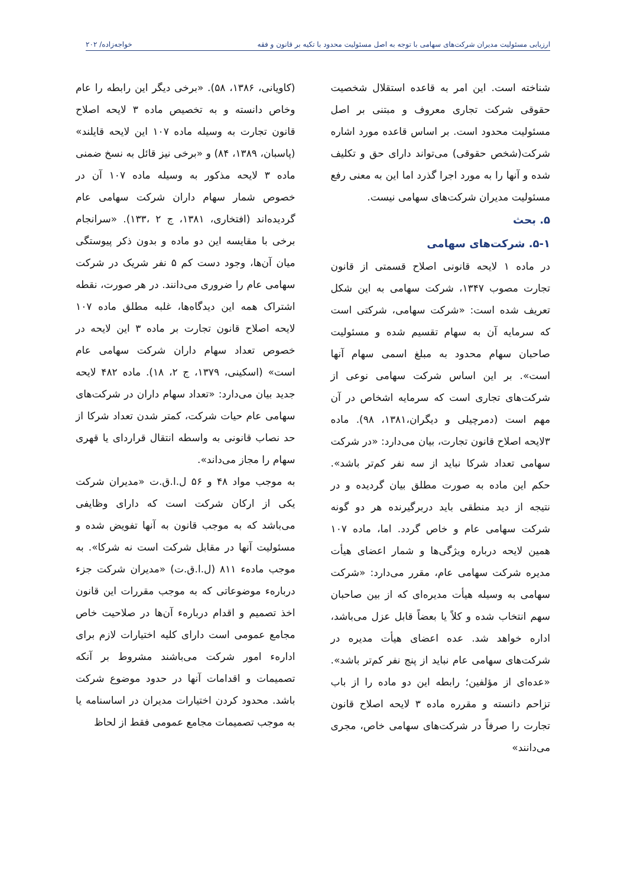ارزیابی مسئولیت مدیران شرکت‌های سهامی با توجه به اصل مسئولیت محدود با تکیه بر قانون و فقه خواجه‌زاده/ ۲۰۲
شناخته است. این امر به قاعده استقلال شخصیت حقوقی شرکت تجاری معروف و مبتنی بر اصل مسئولیت محدود است. بر اساس قاعده مورد اشاره شرکت(شخص حقوقی) می‌تواند دارای حق و تکلیف شده و آنها را به مورد اجرا گذرد اما این به معنی رفع مسئولیت مدیران شرکت‌های سهامی نیست.
۵. بحث
۵-۱. شرکت‌های سهامی
در ماده ۱ لایحه قانونی اصلاح قسمتی از قانون تجارت مصوب ۱۳۴۷، شرکت سهامی به این شکل تعریف شده است: «شرکت سهامی، شرکتی است که سرمایه آن به سهام تقسیم شده و مسئولیت صاحبان سهام محدود به مبلغ اسمی سهام آنها است». بر این اساس شرکت سهامی نوعی از شرکت‌های تجاری است که سرمایه اشخاص در آن مهم است (دمرچیلی و دیگران،۱۳۸۱، ۹۸). ماده ۳لایحه اصلاح قانون تجارت، بیان می‌دارد: «در شرکت سهامی تعداد شرکا نباید از سه نفر کم‌تر باشد». حکم این ماده به صورت مطلق بیان گردیده و در نتیجه از دید منطقی باید دربرگیرنده هر دو گونه شرکت سهامی عام و خاص گردد. اما، ماده ۱۰۷ همین لایحه درباره ویژگی‌ها و شمار اعضای هیأت مدیره شرکت سهامی عام، مقرر می‌دارد: «شرکت سهامی به وسیله هیأت مدیره‌ای که از بین صاحبان سهم انتخاب شده و کلاً یا بعضاً قابل عزل می‌باشد، اداره خواهد شد. عده اعضای هیأت مدیره در شرکت‌های سهامی عام نباید از پنج نفر کم‌تر باشد». «عده‌ای از مؤلفین؛ رابطه این دو ماده را از باب تزاحم دانسته و مقرره ماده ۳ لایحه اصلاح قانون تجارت را صرفاً در شرکت‌های سهامی خاص، مجری می‌دانند»
(کاویانی، ۱۳۸۶، ۵۸). «برخی دیگر این رابطه را عام وخاص دانسته و به تخصیص ماده ۳ لایحه اصلاح قانون تجارت به وسیله ماده ۱۰۷ این لایحه قایلند» (پاسبان، ۱۳۸۹، ۸۴) و «برخی نیز قائل به نسخ ضمنی ماده ۳ لایحه مذکور به وسیله ماده ۱۰۷ آن در خصوص شمار سهام داران شرکت سهامی عام گردیده‌اند (افتخاری، ۱۳۸۱، ج ۲ ،۱۳۳). «سرانجام برخی با مقایسه این دو ماده و بدون ذکر پیوستگی میان آن‌ها، وجود دست کم ۵ نفر شریک در شرکت سهامی عام را ضروری می‌دانند. در هر صورت، نقطه اشتراک همه این دیدگاه‌ها، غلبه مطلق ماده ۱۰۷ لایحه اصلاح قانون تجارت بر ماده ۳ این لایحه در خصوص تعداد سهام داران شرکت سهامی عام است» (اسکینی، ۱۳۷۹، ج ۲، ۱۸). ماده ۴۸۲ لایحه جدید بیان می‌دارد: «تعداد سهام داران در شرکت‌های سهامی عام حیات شرکت، کمتر شدن تعداد شرکا از حد نصاب قانونی به واسطه انتقال قراردای یا قهری سهام را مجاز می‌داند».
به موجب مواد ۴۸ و ۵۶ ل.ا.ق.ت «مدیران شرکت یکی از ارکان شرکت است که دارای وظایفی می‌باشد که به موجب قانون به آنها تفویض شده و مسئولیت آنها در مقابل شرکت است نه شرکا». به موجب ماده‌ء ۸۱۱ (ل.ا.ق.ت) «مدیران شرکت جزء درباره‌ء موضوعاتی که به موجب مقررات این قانون اخذ تصمیم و اقدام درباره‌ء آن‌ها در صلاحیت خاص مجامع عمومی است دارای کلیه اختیارات لازم برای اداره‌ء امور شرکت می‌باشند مشروط بر آنکه تصمیمات و اقدامات آنها در حدود موضوع شرکت باشد. محدود کردن اختیارات مدیران در اساسنامه یا به موجب تصمیمات مجامع عمومی فقط از لحاظ